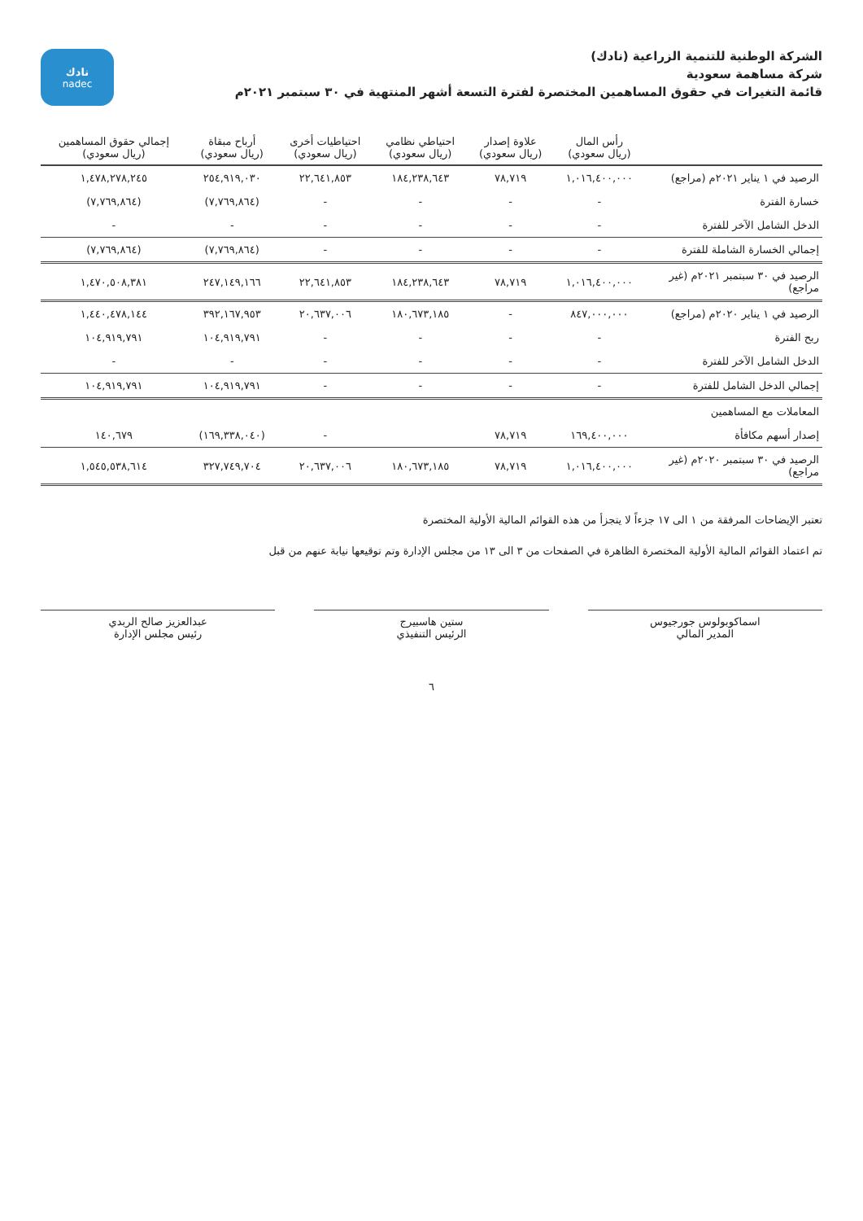الشركة الوطنية للتنمية الزراعية (نادك)
شركة مساهمة سعودية
قائمة التغيرات في حقوق المساهمين المختصرة لفترة التسعة أشهر المنتهية في ٣٠ سبتمبر ٢٠٢١م
نادك
nadec
| | رأس المال (ريال سعودي) | علاوة إصدار (ريال سعودي) | احتياطي نظامي (ريال سعودي) | احتياطيات أخرى (ريال سعودي) | أرباح مبقاة (ريال سعودي) | إجمالي حقوق المساهمين (ريال سعودي) |
| --- | --- | --- | --- | --- | --- | --- |
| الرصيد في ١ يناير ٢٠٢١م (مراجع) | ١,٠١٦,٤٠٠,٠٠٠ | ٧٨,٧١٩ | ١٨٤,٢٣٨,٦٤٣ | ٢٢,٦٤١,٨٥٣ | ٢٥٤,٩١٩,٠٣٠ | ١,٤٧٨,٢٧٨,٢٤٥ |
| خسارة الفترة | - | - | - | - | (٧,٧٦٩,٨٦٤) | (٧,٧٦٩,٨٦٤) |
| الدخل الشامل الآخر للفترة | - | - | - | - | - | - |
| إجمالي الخسارة الشاملة للفترة | - | - | - | - | (٧,٧٦٩,٨٦٤) | (٧,٧٦٩,٨٦٤) |
| الرصيد في ٣٠ سبتمبر ٢٠٢١م (غير مراجع) | ١,٠١٦,٤٠٠,٠٠٠ | ٧٨,٧١٩ | ١٨٤,٢٣٨,٦٤٣ | ٢٢,٦٤١,٨٥٣ | ٢٤٧,١٤٩,١٦٦ | ١,٤٧٠,٥٠٨,٣٨١ |
| الرصيد في ١ يناير ٢٠٢٠م (مراجع) | ٨٤٧,٠٠٠,٠٠٠ | - | ١٨٠,٦٧٣,١٨٥ | ٢٠,٦٣٧,٠٠٦ | ٣٩٢,١٦٧,٩٥٣ | ١,٤٤٠,٤٧٨,١٤٤ |
| ربح الفترة | - | - | - | - | ١٠٤,٩١٩,٧٩١ | ١٠٤,٩١٩,٧٩١ |
| الدخل الشامل الآخر للفترة | - | - | - | - | - | - |
| إجمالي الدخل الشامل للفترة | - | - | - | - | ١٠٤,٩١٩,٧٩١ | ١٠٤,٩١٩,٧٩١ |
| المعاملات مع المساهمين | | | | | | |
| إصدار أسهم مكافأة | ١٦٩,٤٠٠,٠٠٠ | ٧٨,٧١٩ | | - | (١٦٩,٣٣٨,٠٤٠) | ١٤٠,٦٧٩ |
| الرصيد في ٣٠ سبتمبر ٢٠٢٠م (غير مراجع) | ١,٠١٦,٤٠٠,٠٠٠ | ٧٨,٧١٩ | ١٨٠,٦٧٣,١٨٥ | ٢٠,٦٣٧,٠٠٦ | ٣٢٧,٧٤٩,٧٠٤ | ١,٥٤٥,٥٣٨,٦١٤ |
تعتبر الإيضاحات المرفقة من ١ الى ١٧ جزءاً لا يتجزأ من هذه القوائم المالية الأولية المختصرة
تم اعتماد القوائم المالية الأولية المختصرة الظاهرة في الصفحات من ٣ الى ١٣ من مجلس الإدارة وتم توقيعها نيابة عنهم من قبل
اسماكوبولوس جورجيوس
المدير المالي
ستين هاسبيرج
الرئيس التنفيذي
عبدالعزيز صالح الربدي
رئيس مجلس الإدارة
٦